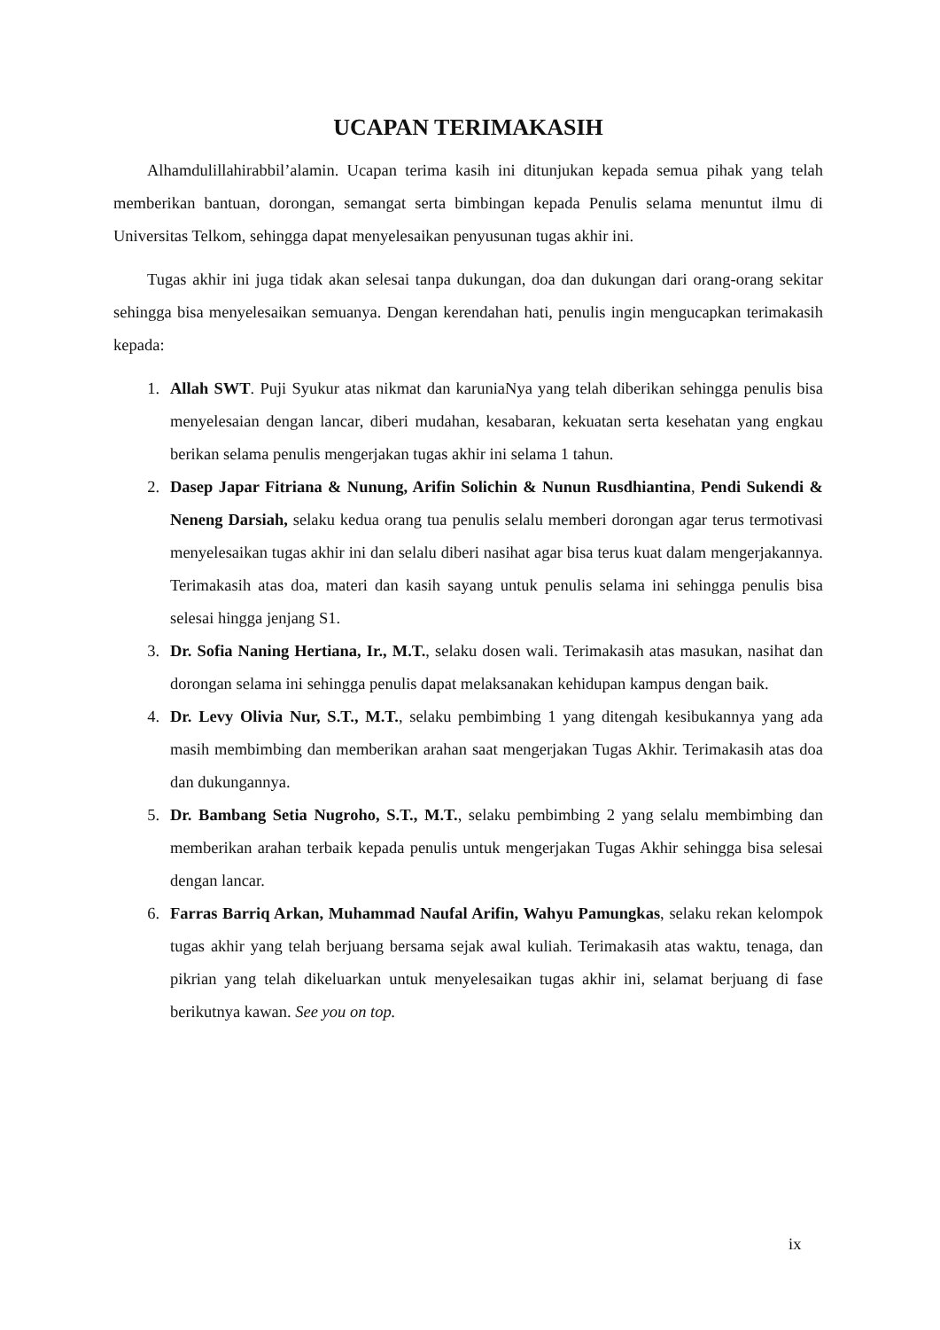UCAPAN TERIMAKASIH
Alhamdulillahirabbil’alamin. Ucapan terima kasih ini ditunjukan kepada semua pihak yang telah memberikan bantuan, dorongan, semangat serta bimbingan kepada Penulis selama menuntut ilmu di Universitas Telkom, sehingga dapat menyelesaikan penyusunan tugas akhir ini.
Tugas akhir ini juga tidak akan selesai tanpa dukungan, doa dan dukungan dari orang-orang sekitar sehingga bisa menyelesaikan semuanya. Dengan kerendahan hati, penulis ingin mengucapkan terimakasih kepada:
1. Allah SWT. Puji Syukur atas nikmat dan karuniaNya yang telah diberikan sehingga penulis bisa menyelesaian dengan lancar, diberi mudahan, kesabaran, kekuatan serta kesehatan yang engkau berikan selama penulis mengerjakan tugas akhir ini selama 1 tahun.
2. Dasep Japar Fitriana & Nunung, Arifin Solichin & Nunun Rusdhiantina, Pendi Sukendi & Neneng Darsiah, selaku kedua orang tua penulis selalu memberi dorongan agar terus termotivasi menyelesaikan tugas akhir ini dan selalu diberi nasihat agar bisa terus kuat dalam mengerjakannya. Terimakasih atas doa, materi dan kasih sayang untuk penulis selama ini sehingga penulis bisa selesai hingga jenjang S1.
3. Dr. Sofia Naning Hertiana, Ir., M.T., selaku dosen wali. Terimakasih atas masukan, nasihat dan dorongan selama ini sehingga penulis dapat melaksanakan kehidupan kampus dengan baik.
4. Dr. Levy Olivia Nur, S.T., M.T., selaku pembimbing 1 yang ditengah kesibukannya yang ada masih membimbing dan memberikan arahan saat mengerjakan Tugas Akhir. Terimakasih atas doa dan dukungannya.
5. Dr. Bambang Setia Nugroho, S.T., M.T., selaku pembimbing 2 yang selalu membimbing dan memberikan arahan terbaik kepada penulis untuk mengerjakan Tugas Akhir sehingga bisa selesai dengan lancar.
6. Farras Barriq Arkan, Muhammad Naufal Arifin, Wahyu Pamungkas, selaku rekan kelompok tugas akhir yang telah berjuang bersama sejak awal kuliah. Terimakasih atas waktu, tenaga, dan pikrian yang telah dikeluarkan untuk menyelesaikan tugas akhir ini, selamat berjuang di fase berikutnya kawan. See you on top.
ix